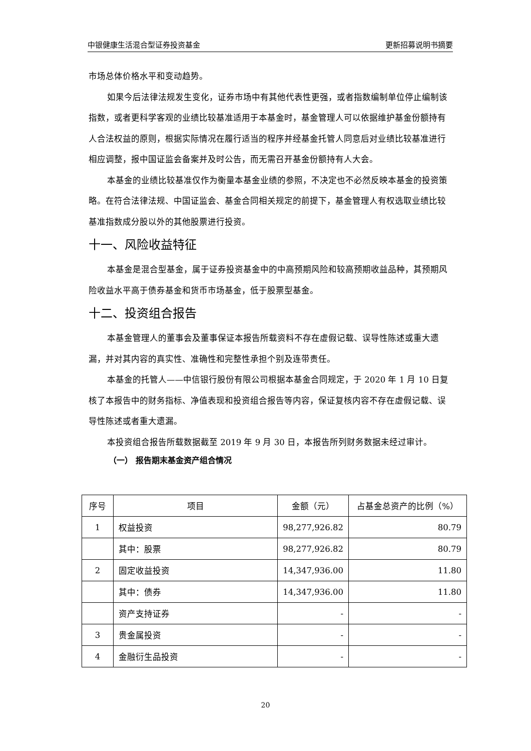中银健康生活混合型证券投资基金 更新招募说明书摘要
市场总体价格水平和变动趋势。
如果今后法律法规发生变化，证券市场中有其他代表性更强，或者指数编制单位停止编制该指数，或者更科学客观的业绩比较基准适用于本基金时，基金管理人可以依据维护基金份额持有人合法权益的原则，根据实际情况在履行适当的程序并经基金托管人同意后对业绩比较基准进行相应调整，报中国证监会备案并及时公告，而无需召开基金份额持有人大会。
本基金的业绩比较基准仅作为衡量本基金业绩的参照，不决定也不必然反映本基金的投资策略。在符合法律法规、中国证监会、基金合同相关规定的前提下，基金管理人有权选取业绩比较基准指数成分股以外的其他股票进行投资。
十一、风险收益特征
本基金是混合型基金，属于证券投资基金中的中高预期风险和较高预期收益品种，其预期风险收益水平高于债券基金和货币市场基金，低于股票型基金。
十二、投资组合报告
本基金管理人的董事会及董事保证本报告所载资料不存在虚假记载、误导性陈述或重大遗漏，并对其内容的真实性、准确性和完整性承担个别及连带责任。
本基金的托管人——中信银行股份有限公司根据本基金合同规定，于 2020 年 1 月 10 日复核了本报告中的财务指标、净值表现和投资组合报告等内容，保证复核内容不存在虚假记载、误导性陈述或者重大遗漏。
本投资组合报告所载数据截至 2019 年 9 月 30 日，本报告所列财务数据未经过审计。
（一） 报告期末基金资产组合情况
| 序号 | 项目 | 金额（元） | 占基金总资产的比例（%） |
| --- | --- | --- | --- |
| 1 | 权益投资 | 98,277,926.82 | 80.79 |
| | 其中：股票 | 98,277,926.82 | 80.79 |
| 2 | 固定收益投资 | 14,347,936.00 | 11.80 |
| | 其中：债券 | 14,347,936.00 | 11.80 |
| | 资产支持证券 | - | - |
| 3 | 贵金属投资 | - | - |
| 4 | 金融衍生品投资 | - | - |
20